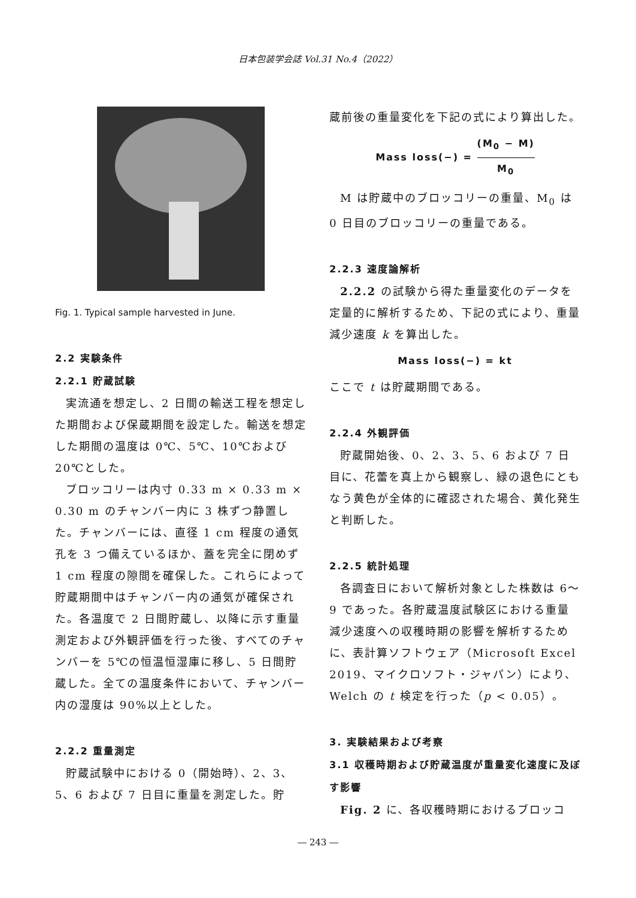日本包装学会誌 Vol.31 No.4（2022）
Fig. 1. Typical sample harvested in June.
2.2 実験条件
2.2.1 貯蔵試験
実流通を想定し、2 日間の輸送工程を想定した期間および保蔵期間を設定した。輸送を想定した期間の温度は 0℃、5℃、10℃および 20℃とした。
ブロッコリーは内寸 0.33 m × 0.33 m × 0.30 m のチャンバー内に 3 株ずつ静置した。チャンバーには、直径 1 cm 程度の通気孔を 3 つ備えているほか、蓋を完全に閉めず 1 cm 程度の隙間を確保した。これらによって貯蔵期間中はチャンバー内の通気が確保された。各温度で 2 日間貯蔵し、以降に示す重量測定および外観評価を行った後、すべてのチャンバーを 5℃の恒温恒湿庫に移し、5 日間貯蔵した。全ての温度条件において、チャンバー内の湿度は 90%以上とした。
2.2.2 重量測定
貯蔵試験中における 0（開始時）、2、3、5、6 および 7 日目に重量を測定した。貯
蔵前後の重量変化を下記の式により算出した。
Mass loss(−) = (M<sub>0</sub> − M) M<sub>0</sub>
M は貯蔵中のブロッコリーの重量、M<sub>0</sub> は 0 日目のブロッコリーの重量である。
2.2.3 速度論解析
2.2.2 の試験から得た重量変化のデータを定量的に解析するため、下記の式により、重量減少速度 k を算出した。
Mass loss(−) = kt
ここで t は貯蔵期間である。
2.2.4 外観評価
貯蔵開始後、0、2、3、5、6 および 7 日目に、花蕾を真上から観察し、緑の退色にともなう黄色が全体的に確認された場合、黄化発生と判断した。
2.2.5 統計処理
各調査日において解析対象とした株数は 6～9 であった。各貯蔵温度試験区における重量減少速度への収穫時期の影響を解析するために、表計算ソフトウェア（Microsoft Excel 2019、マイクロソフト・ジャパン）により、Welch の t 検定を行った（p < 0.05）。
3. 実験結果および考察
3.1 収穫時期および貯蔵温度が重量変化速度に及ぼす影響
Fig. 2 に、各収穫時期におけるブロッコ
― 243 ―